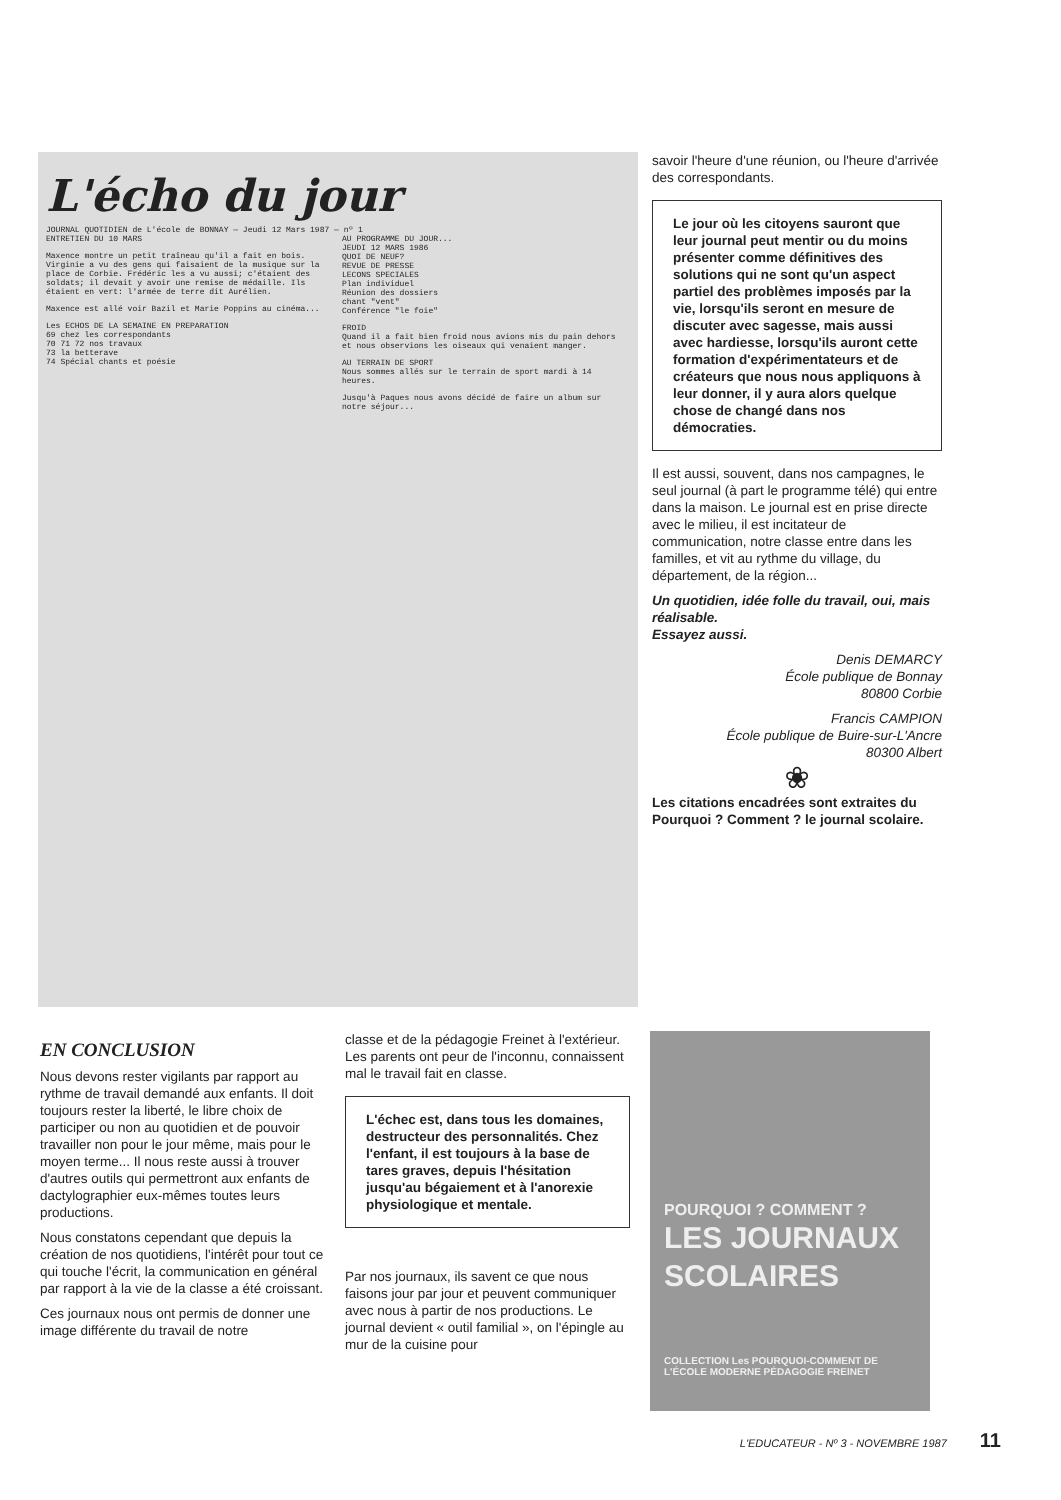L'écho du jour
JOURNAL QUOTIDIEN de L'école de BONNAY — Jeudi 12 Mars 1987 — nº 1
ENTRETIEN DU 10 MARS
Maxence montre un petit traîneau qu'il a fait en bois. Virginie a vu des gens qui faisaient de la musique sur la place de Corbie. Frédéric les a vu aussi; c'étaient des soldats; il devait y avoir une remise de médaille. Ils étaient en vert: l'armée de terre dit Aurélien.
Maxence est allé voir Bazil et Marie Poppins au cinéma...
Les ECHOS DE LA SEMAINE EN PREPARATION
69 chez les correspondants
70 71 72 nos travaux
73 la betterave
74 Spécial chants et poésie
AU PROGRAMME DU JOUR...
JEUDI 12 MARS 1986
QUOI DE NEUF?
REVUE DE PRESSE
LECONS SPECIALES
Plan individuel
Réunion des dossiers
chant "vent"
Conférence "le foie"
FROID
Quand il a fait bien froid nous avions mis du pain dehors et nous observions les oiseaux qui venaient manger.
AU TERRAIN DE SPORT
Nous sommes allés sur le terrain de sport mardi à 14 heures.
Jusqu'à Paques nous avons décidé de faire un album sur notre séjour...
savoir l'heure d'une réunion, ou l'heure d'arrivée des correspondants.
Le jour où les citoyens sauront que leur journal peut mentir ou du moins présenter comme définitives des solutions qui ne sont qu'un aspect partiel des problèmes imposés par la vie, lorsqu'ils seront en mesure de discuter avec sagesse, mais aussi avec hardiesse, lorsqu'ils auront cette formation d'expérimentateurs et de créateurs que nous nous appliquons à leur donner, il y aura alors quelque chose de changé dans nos démocraties.
Il est aussi, souvent, dans nos campagnes, le seul journal (à part le programme télé) qui entre dans la maison. Le journal est en prise directe avec le milieu, il est incitateur de communication, notre classe entre dans les familles, et vit au rythme du village, du département, de la région...
Un quotidien, idée folle du travail, oui, mais réalisable.
Essayez aussi.
Denis DEMARCY
École publique de Bonnay
80800 Corbie
Francis CAMPION
École publique de Buire-sur-L'Ancre
80300 Albert
❀
Les citations encadrées sont extraites du Pourquoi ? Comment ? le journal scolaire.
EN CONCLUSION
Nous devons rester vigilants par rapport au rythme de travail demandé aux enfants. Il doit toujours rester la liberté, le libre choix de participer ou non au quotidien et de pouvoir travailler non pour le jour même, mais pour le moyen terme... Il nous reste aussi à trouver d'autres outils qui permettront aux enfants de dactylographier eux-mêmes toutes leurs productions.
Nous constatons cependant que depuis la création de nos quotidiens, l'intérêt pour tout ce qui touche l'écrit, la communication en général par rapport à la vie de la classe a été croissant.
Ces journaux nous ont permis de donner une image différente du travail de notre
classe et de la pédagogie Freinet à l'extérieur. Les parents ont peur de l'inconnu, connaissent mal le travail fait en classe.
L'échec est, dans tous les domaines, destructeur des personnalités. Chez l'enfant, il est toujours à la base de tares graves, depuis l'hésitation jusqu'au bégaiement et à l'anorexie physiologique et mentale.
Par nos journaux, ils savent ce que nous faisons jour par jour et peuvent communiquer avec nous à partir de nos productions. Le journal devient « outil familial », on l'épingle au mur de la cuisine pour
POURQUOI ? COMMENT ?
LES JOURNAUX SCOLAIRES
COLLECTION Les POURQUOI-COMMENT DE L'ÉCOLE MODERNE PÉDAGOGIE FREINET
L'EDUCATEUR - Nº 3 - NOVEMBRE 1987 11